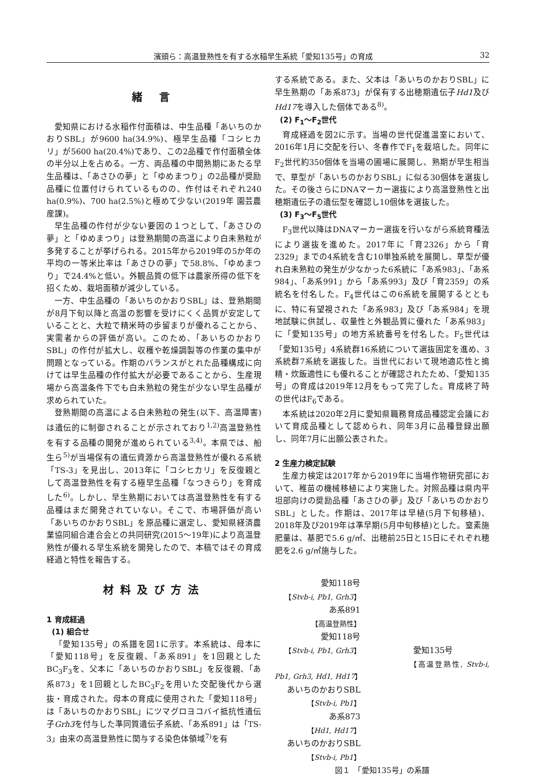濱頭ら：高温登熟性を有する水稲早生系統「愛知135号」の育成 32
緒 言
愛知県における水稲作付面積は、中生品種「あいちのかおりSBL」が9600 ha(34.9%)、極早生品種「コシヒカリ」が5600 ha(20.4%)であり、この2品種で作付面積全体の半分以上を占める。一方、両品種の中間熟期にあたる早生品種は、「あさひの夢」と「ゆめまつり」の2品種が奨励品種に位置付けられているものの、作付はそれぞれ240 ha(0.9%)、700 ha(2.5%)と極めて少ない(2019年 園芸農産課)。
早生品種の作付が少ない要因の１つとして、「あさひの夢」と「ゆめまつり」は登熟期間の高温により白未熟粒が多発することが挙げられる。2015年から2019年の5か年の平均の一等米比率は「あさひの夢」で58.8%、「ゆめまつり」で24.4%と低い。外観品質の低下は農家所得の低下を招くため、栽培面積が減少している。
一方、中生品種の「あいちのかおりSBL」は、登熟期間が8月下旬以降と高温の影響を受けにくく品質が安定していることと、大粒で精米時の歩留まりが優れることから、実需者からの評価が高い。このため、「あいちのかおりSBL」の作付が拡大し、収穫や乾燥調製等の作業の集中が問題となっている。作期のバランスがとれた品種構成に向けては早生品種の作付拡大が必要であることから、生産現場から高温条件下でも白未熟粒の発生が少ない早生品種が求められていた。
登熟期間の高温による白未熟粒の発生(以下、高温障害)は遺伝的に制御されることが示されており<sup>1,2)</sup>高温登熟性を有する品種の開発が進められている<sup>3,4)</sup>。本県では、船生ら<sup>5)</sup>が当場保有の遺伝資源から高温登熟性が優れる系統「TS-3」を見出し、2013年に「コシヒカリ」を反復親として高温登熟性を有する極早生品種「なつきらり」を育成した<sup>6)</sup>。しかし、早生熟期においては高温登熟性を有する品種はまだ開発されていない。そこで、市場評価が高い「あいちのかおりSBL」を原品種に選定し、愛知県経済農業協同組合連合会との共同研究(2015～19年)により高温登熟性が優れる早生系統を開発したので、本稿ではその育成経過と特性を報告する。
材料及び方法
1 育成経過
(1) 組合せ
「愛知135号」の系譜を図1に示す。本系統は、母本に「愛知118号」を反復親、「あ系891」を1回親としたBC<sub>3</sub>F<sub>3</sub>を、父本に「あいちのかおりSBL」を反復親、「あ系873」を1回親としたBC<sub>3</sub>F<sub>2</sub>を用いた交配後代から選抜・育成された。母本の育成に使用された「愛知118号」は「あいちのかおりSBL」にツマグロヨコバイ抵抗性遺伝子Grh3を付与した準同質遺伝子系統、「あ系891」は「TS-3」由来の高温登熟性に関与する染色体領域<sup>7)</sup>を有
する系統である。また、父本は「あいちのかおりSBL」に早生熟期の「あ系873」が保有する出穂期遺伝子Hd1及びHd17を導入した個体である<sup>8)</sup>。
(2) F<sub>1</sub>～F<sub>2</sub>世代
育成経過を図2に示す。当場の世代促進温室において、2016年1月に交配を行い、冬春作でF<sub>1</sub>を栽培した。同年にF<sub>2</sub>世代約350個体を当場の圃場に展開し、熟期が早生相当で、草型が「あいちのかおりSBL」に似る30個体を選抜した。その後さらにDNAマーカー選抜により高温登熟性と出穂期遺伝子の遺伝型を確認し10個体を選抜した。
(3) F<sub>3</sub>～F<sub>5</sub>世代
F<sub>3</sub>世代以降はDNAマーカー選抜を行いながら系統育種法により選抜を進めた。2017年に「育2326」から「育2329」までの4系統を含む10単独系統を展開し、草型が優れ白未熟粒の発生が少なかった6系統に「あ系983」、「あ系984」、「あ系991」から「あ系993」及び「育2359」の系統名を付名した。F<sub>4</sub>世代はこの6系統を展開するとともに、特に有望視された「あ系983」及び「あ系984」を現地試験に供試し、収量性と外観品質に優れた「あ系983」に「愛知135号」の地方系統番号を付名した。F<sub>5</sub>世代は「愛知135号」4系統群16系統について選抜固定を進め、3系統群7系統を選抜した。当世代において現地適応性と搗精・炊飯適性にも優れることが確認されたため、「愛知135号」の育成は2019年12月をもって完了した。育成終了時の世代はF<sub>6</sub>である。
本系統は2020年2月に愛知県職務育成品種認定会議において育成品種として認められ、同年3月に品種登録出願し、同年7月に出願公表された。
2 生産力検定試験
生産力検定は2017年から2019年に当場作物研究部において、稚苗の機械移植により実施した。対照品種は県内平坦部向けの奨励品種「あさひの夢」及び「あいちのかおりSBL」とした。作期は、2017年は早植(5月下旬移植)、2018年及び2019年は準早期(5月中旬移植)とした。窒素施肥量は、基肥で5.6 g/㎡、出穂前25日と15日にそれぞれ穂肥を2.6 g/㎡施与した。
愛知118号
【Stvb-i, Pb1, Grh3】
あ系891
【高温登熟性】
愛知118号
【Stvb-i, Pb1, Grh3】 愛知135号
【高温登熟性, Stvb-i, Pb1, Grh3, Hd1, Hd17】
あいちのかおりSBL
【Stvb-i, Pb1】
あ系873
【Hd1, Hd17】
あいちのかおりSBL
【Stvb-i, Pb1】
図１　「愛知135号」の系譜